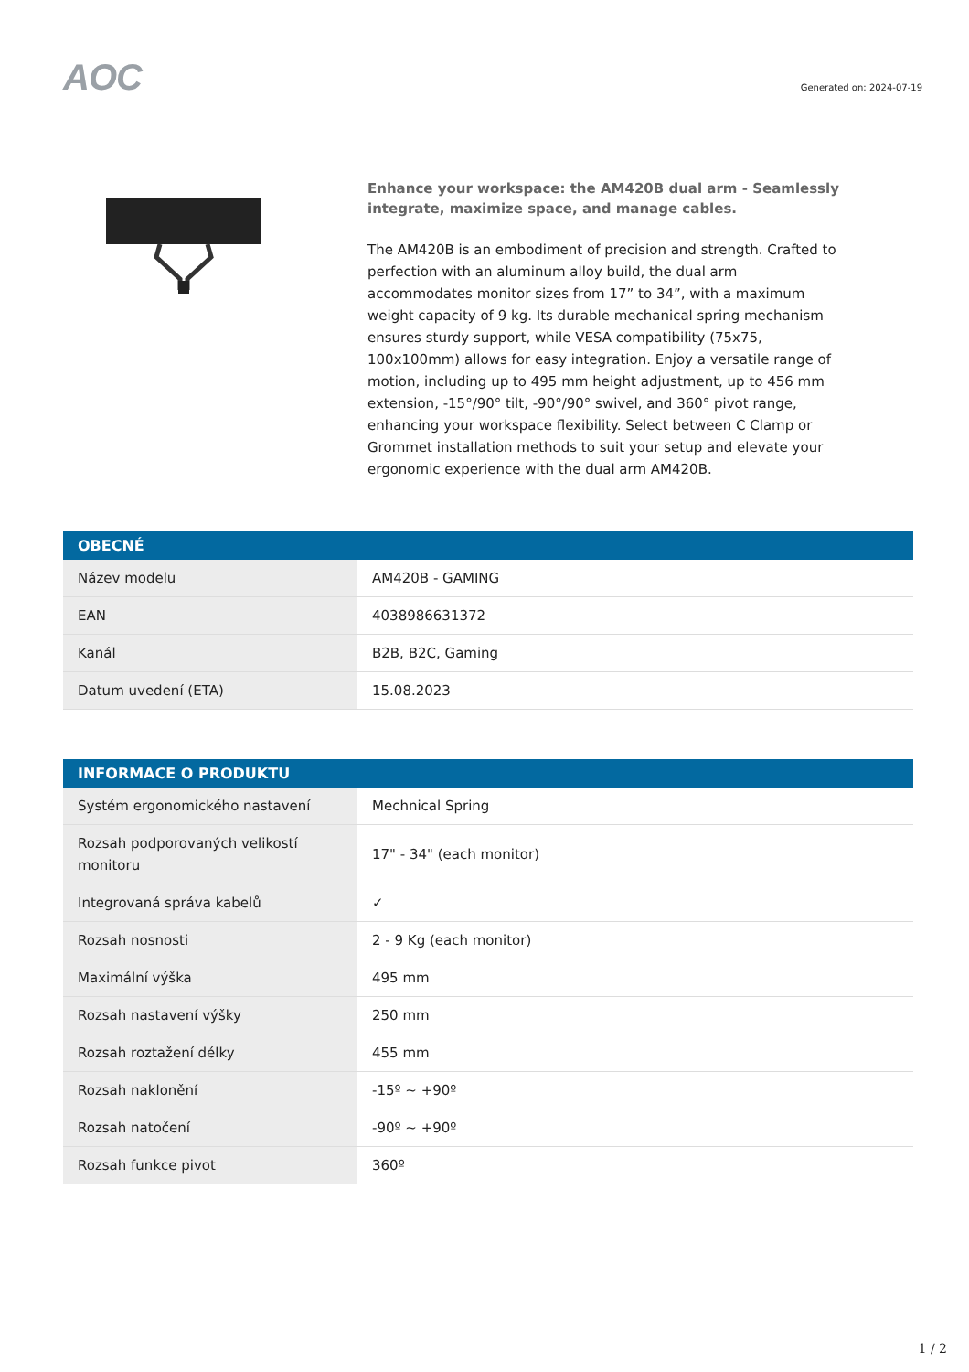AOC
Generated on: 2024-07-19
Enhance your workspace: the AM420B dual arm - Seamlessly integrate, maximize space, and manage cables.
The AM420B is an embodiment of precision and strength. Crafted to perfection with an aluminum alloy build, the dual arm accommodates monitor sizes from 17” to 34”, with a maximum weight capacity of 9 kg. Its durable mechanical spring mechanism ensures sturdy support, while VESA compatibility (75x75, 100x100mm) allows for easy integration. Enjoy a versatile range of motion, including up to 495 mm height adjustment, up to 456 mm extension, -15°/90° tilt, -90°/90° swivel, and 360° pivot range, enhancing your workspace flexibility. Select between C Clamp or Grommet installation methods to suit your setup and elevate your ergonomic experience with the dual arm AM420B.
| OBECNÉ | |
| --- | --- |
| Název modelu | AM420B - GAMING |
| EAN | 4038986631372 |
| Kanál | B2B, B2C, Gaming |
| Datum uvedení (ETA) | 15.08.2023 |
| INFORMACE O PRODUKTU | |
| --- | --- |
| Systém ergonomického nastavení | Mechnical Spring |
| Rozsah podporovaných velikostí monitoru | 17" - 34" (each monitor) |
| Integrovaná správa kabelů | ✓ |
| Rozsah nosnosti | 2 - 9 Kg (each monitor) |
| Maximální výška | 495 mm |
| Rozsah nastavení výšky | 250 mm |
| Rozsah roztažení délky | 455 mm |
| Rozsah naklonění | -15º ~ +90º |
| Rozsah natočení | -90º ~ +90º |
| Rozsah funkce pivot | 360º |
1 / 2